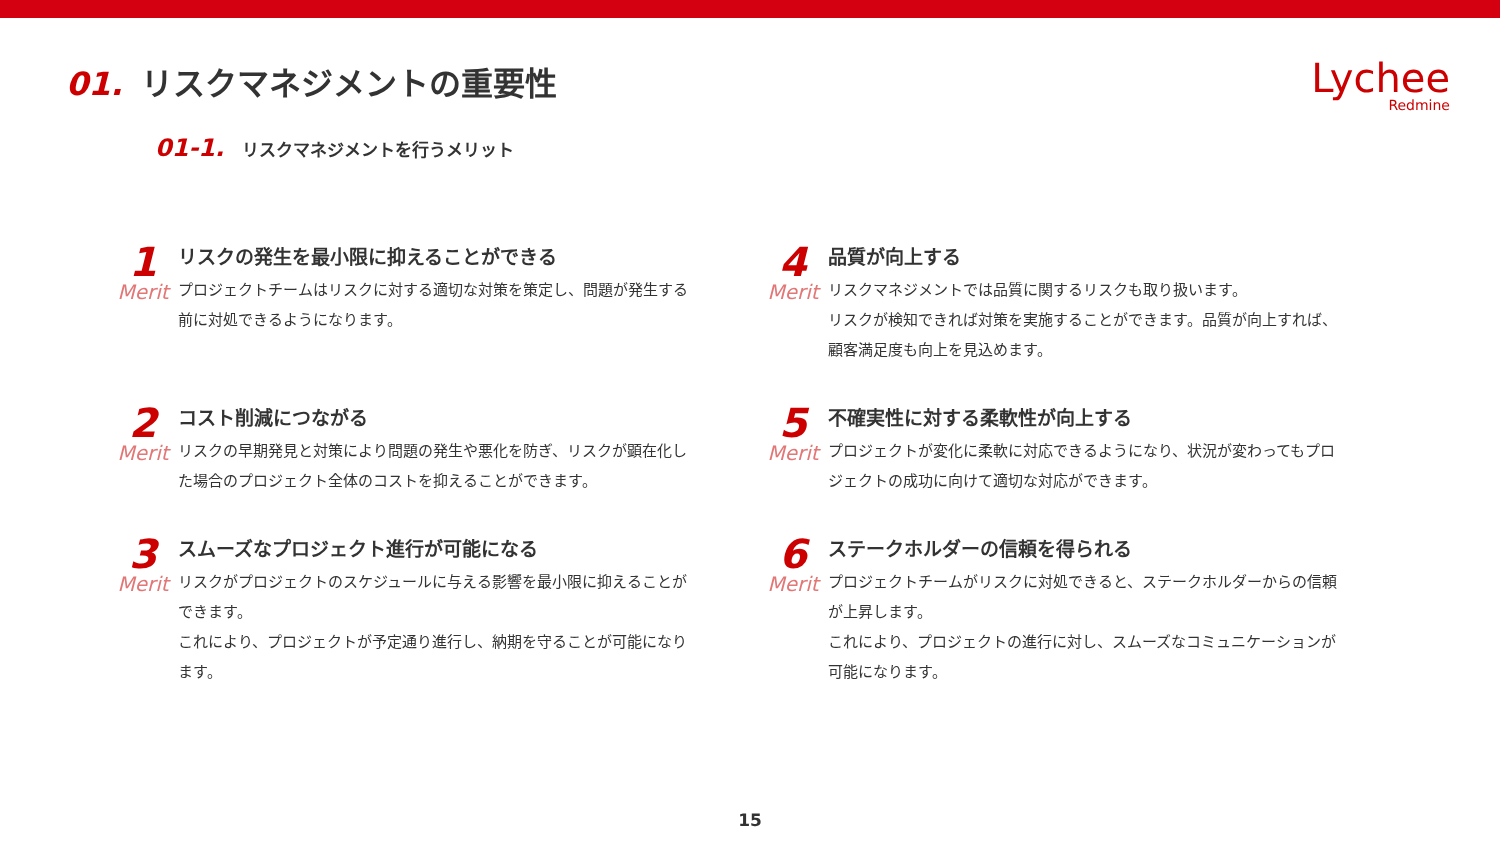01. リスクマネジメントの重要性
Lychee
Redmine
01-1. リスクマネジメントを行うメリット
1
Merit
リスクの発生を最小限に抑えることができる
プロジェクトチームはリスクに対する適切な対策を策定し、問題が発生する前に対処できるようになります。
4
Merit
品質が向上する
リスクマネジメントでは品質に関するリスクも取り扱います。
リスクが検知できれば対策を実施することができます。品質が向上すれば、顧客満足度も向上を見込めます。
2
Merit
コスト削減につながる
リスクの早期発見と対策により問題の発生や悪化を防ぎ、リスクが顕在化した場合のプロジェクト全体のコストを抑えることができます。
5
Merit
不確実性に対する柔軟性が向上する
プロジェクトが変化に柔軟に対応できるようになり、状況が変わってもプロジェクトの成功に向けて適切な対応ができます。
3
Merit
スムーズなプロジェクト進行が可能になる
リスクがプロジェクトのスケジュールに与える影響を最小限に抑えることができます。
これにより、プロジェクトが予定通り進行し、納期を守ることが可能になります。
6
Merit
ステークホルダーの信頼を得られる
プロジェクトチームがリスクに対処できると、ステークホルダーからの信頼が上昇します。
これにより、プロジェクトの進行に対し、スムーズなコミュニケーションが可能になります。
15